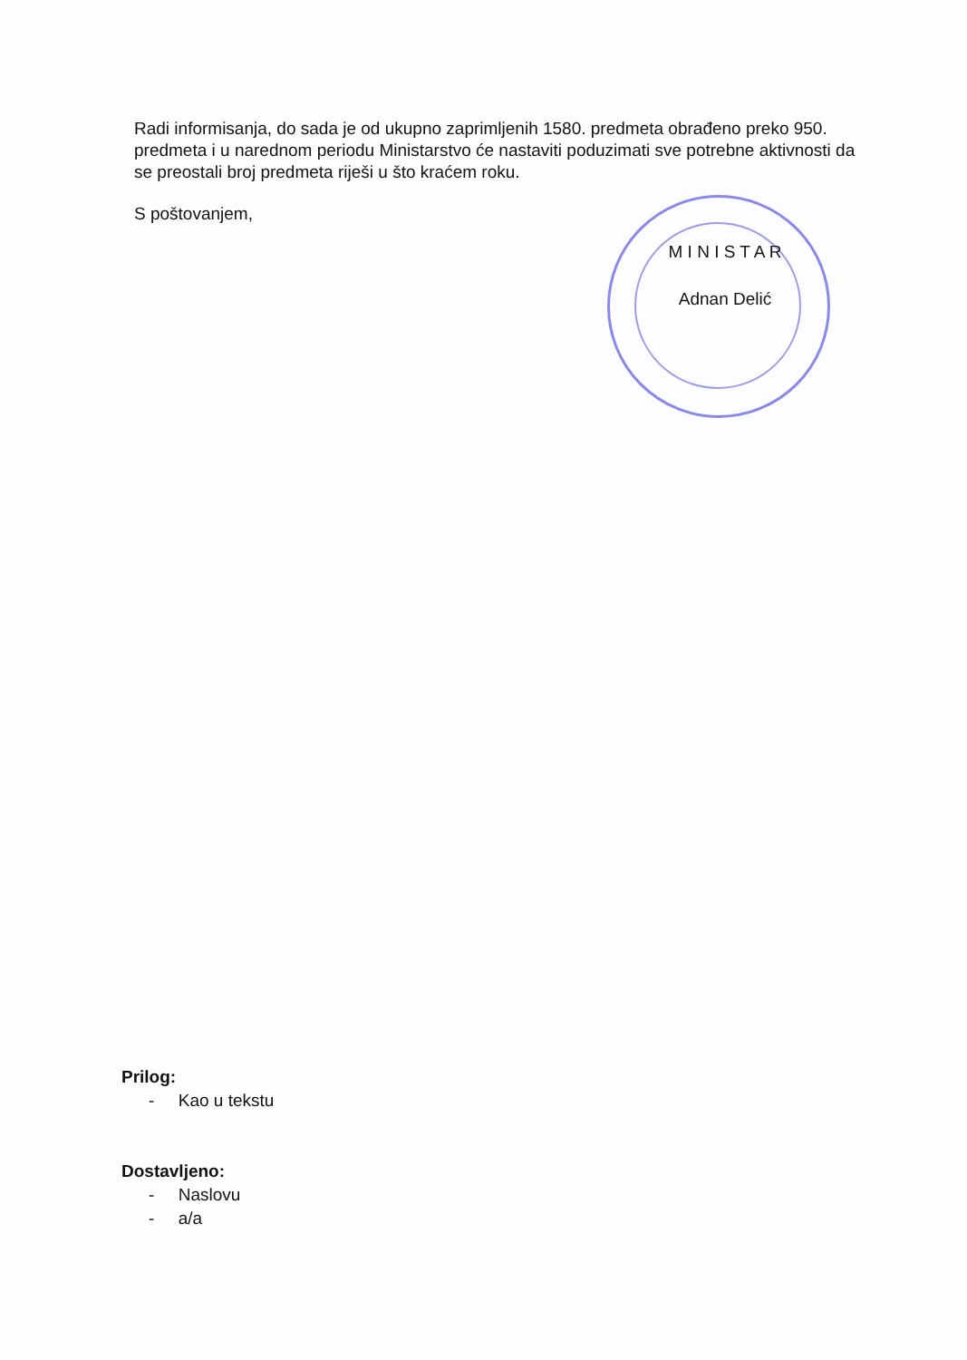Radi informisanja, do sada je od ukupno zaprimljenih 1580. predmeta obrađeno preko 950. predmeta i u narednom periodu Ministarstvo će nastaviti poduzimati sve potrebne aktivnosti da se preostali broj predmeta riješi u što kraćem roku.
S poštovanjem,
M I N I S T A R
Adnan Delić
Prilog:
- Kao u tekstu
Dostavljeno:
- Naslovu
- a/a